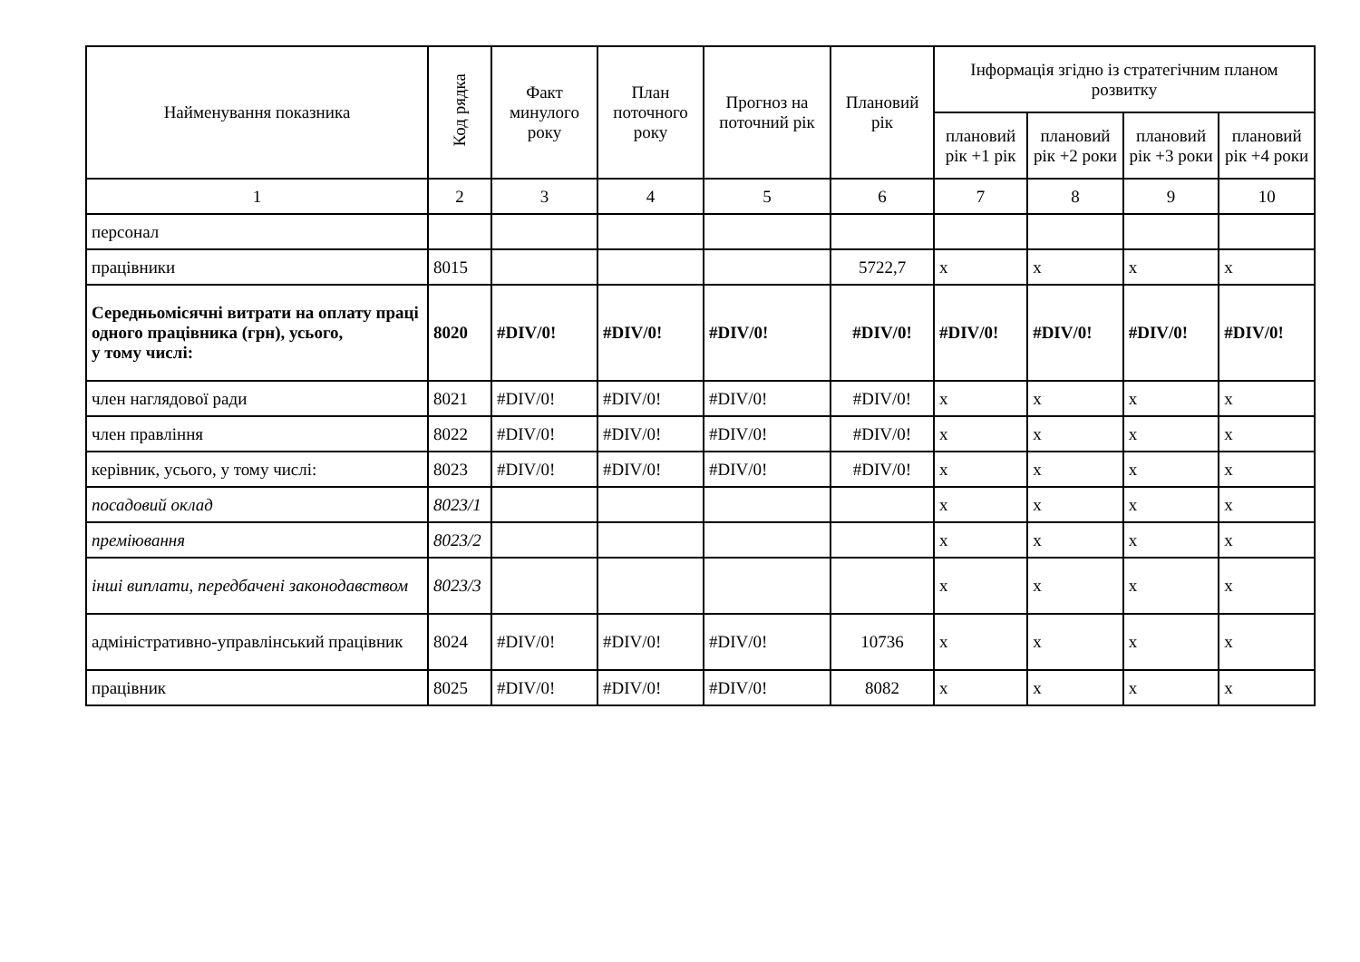| Найменування показника | Код рядка | Факт минулого року | План поточного року | Прогноз на поточний рік | Плановий рік | Інформація згідно із стратегічним планом розвитку | | | |
| --- | --- | --- | --- | --- | --- | --- | --- | --- | --- |
| | | | | | | плановий рік +1 рік | плановий рік +2 роки | плановий рік +3 роки | плановий рік +4 роки |
| 1 | 2 | 3 | 4 | 5 | 6 | 7 | 8 | 9 | 10 |
| персонал | | | | | | | | | |
| працівники | 8015 | | | | 5722,7 | x | x | x | x |
| Середньомісячні витрати на оплату праці одного працівника (грн), усього, у тому числі: | 8020 | #DIV/0! | #DIV/0! | #DIV/0! | #DIV/0! | #DIV/0! | #DIV/0! | #DIV/0! | #DIV/0! |
| член наглядової ради | 8021 | #DIV/0! | #DIV/0! | #DIV/0! | #DIV/0! | x | x | x | x |
| член правління | 8022 | #DIV/0! | #DIV/0! | #DIV/0! | #DIV/0! | x | x | x | x |
| керівник, усього, у тому числі: | 8023 | #DIV/0! | #DIV/0! | #DIV/0! | #DIV/0! | x | x | x | x |
| посадовий оклад | 8023/1 | | | | | x | x | x | x |
| преміювання | 8023/2 | | | | | x | x | x | x |
| інші виплати, передбачені законодавством | 8023/3 | | | | | x | x | x | x |
| адміністративно-управлінський працівник | 8024 | #DIV/0! | #DIV/0! | #DIV/0! | 10736 | x | x | x | x |
| працівник | 8025 | #DIV/0! | #DIV/0! | #DIV/0! | 8082 | x | x | x | x |